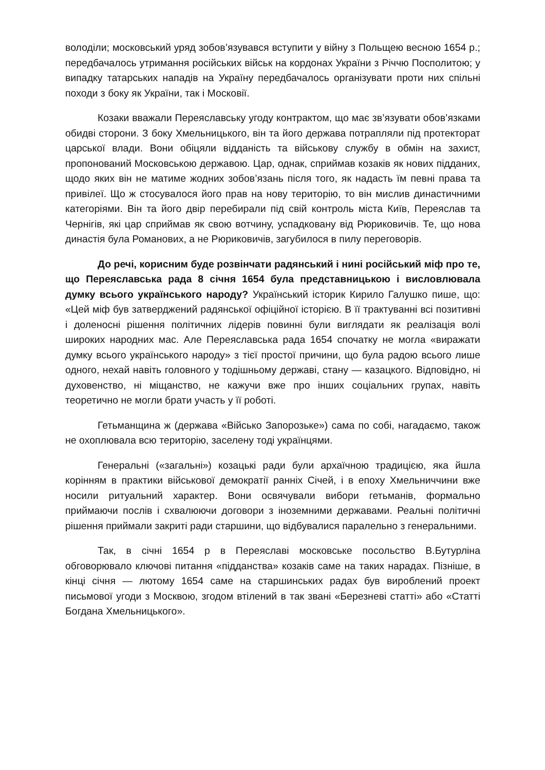володіли; московський уряд зобов’язувався вступити у війну з Польщею весною 1654 р.; передбачалось утримання російських військ на кордонах України з Річчю Посполитою; у випадку татарських нападів на Україну передбачалось організувати проти них спільні походи з боку як України, так і Московії.
Козаки вважали Переяславську угоду контрактом, що має зв’язувати обов’язками обидві сторони. З боку Хмельницького, він та його держава потрапляли під протекторат царської влади. Вони обіцяли відданість та військову службу в обмін на захист, пропонований Московською державою. Цар, однак, сприймав козаків як нових підданих, щодо яких він не матиме жодних зобов’язань після того, як надасть їм певні права та привілеї. Що ж стосувалося його прав на нову територію, то він мислив династичними категоріями. Він та його двір перебирали під свій контроль міста Київ, Переяслав та Чернігів, які цар сприймав як свою вотчину, успадковану від Рюриковичів. Те, що нова династія була Романових, а не Рюриковичів, загубилося в пилу переговорів.
До речі, корисним буде розвінчати радянський і нині російський міф про те, що Переяславська рада 8 січня 1654 була представницькою і висловлювала думку всього українського народу? Український історик Кирило Галушко пише, що: «Цей міф був затверджений радянської офіційної історією. В її трактуванні всі позитивні і доленосні рішення політичних лідерів повинні були виглядати як реалізація волі широких народних мас. Але Переяславська рада 1654 спочатку не могла «виражати думку всього українського народу» з тієї простої причини, що була радою всього лише одного, нехай навіть головного у тодішньому державі, стану — казацкого. Відповідно, ні духовенство, ні міщанство, не кажучи вже про інших соціальних групах, навіть теоретично не могли брати участь у її роботі.
Гетьманщина ж (держава «Військо Запорозьке») сама по собі, нагадаємо, також не охоплювала всю територію, заселену тоді українцями.
Генеральні («загальні») козацькі ради були архаїчною традицією, яка йшла корінням в практики військової демократії ранніх Січей, і в епоху Хмельниччини вже носили ритуальний характер. Вони освячували вибори гетьманів, формально приймаючи послів і схвалюючи договори з іноземними державами. Реальні політичні рішення приймали закриті ради старшини, що відбувалися паралельно з генеральними.
Так, в січні 1654 р в Переяславі московське посольство В.Бутурліна обговорювало ключові питання «підданства» козаків саме на таких нарадах. Пізніше, в кінці січня — лютому 1654 саме на старшинських радах був вироблений проект письмової угоди з Москвою, згодом втілений в так звані «Березневі статті» або «Статті Богдана Хмельницького».